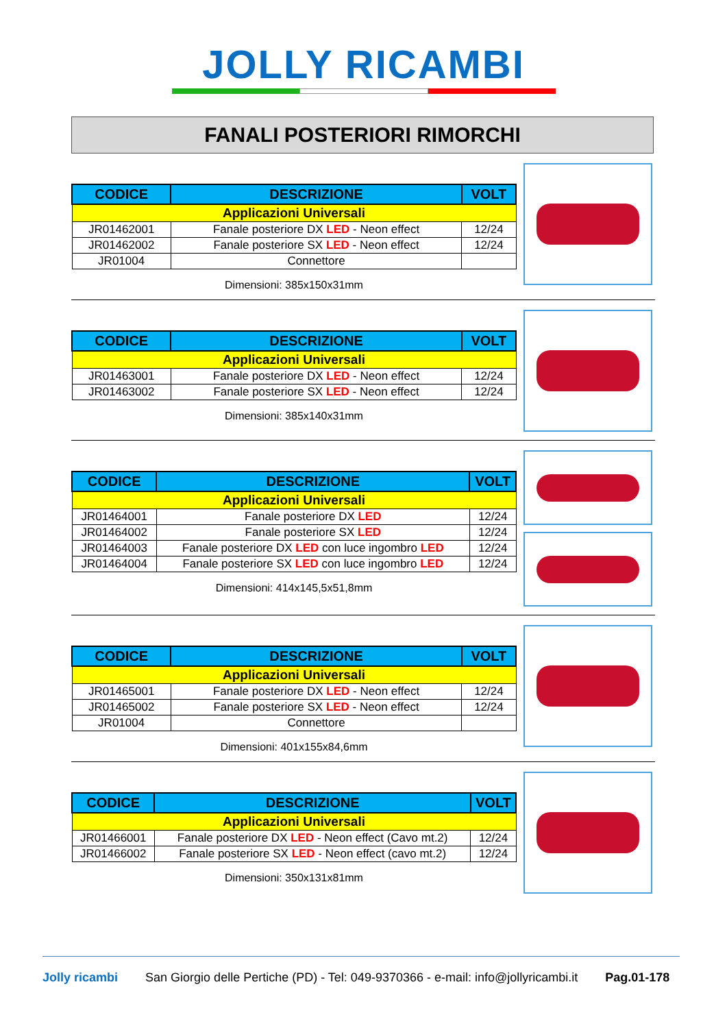JOLLY RICAMBI
FANALI POSTERIORI RIMORCHI
| CODICE | DESCRIZIONE | VOLT |
| --- | --- | --- |
| Applicazioni Universali | | |
| JR01462001 | Fanale posteriore DX LED - Neon effect | 12/24 |
| JR01462002 | Fanale posteriore SX LED - Neon effect | 12/24 |
| JR01004 | Connettore | |
Dimensioni: 385x150x31mm
| CODICE | DESCRIZIONE | VOLT |
| --- | --- | --- |
| Applicazioni Universali | | |
| JR01463001 | Fanale posteriore DX LED - Neon effect | 12/24 |
| JR01463002 | Fanale posteriore SX LED - Neon effect | 12/24 |
Dimensioni: 385x140x31mm
| CODICE | DESCRIZIONE | VOLT |
| --- | --- | --- |
| Applicazioni Universali | | |
| JR01464001 | Fanale posteriore DX LED | 12/24 |
| JR01464002 | Fanale posteriore SX LED | 12/24 |
| JR01464003 | Fanale posteriore DX LED con luce ingombro LED | 12/24 |
| JR01464004 | Fanale posteriore SX LED con luce ingombro LED | 12/24 |
Dimensioni: 414x145,5x51,8mm
| CODICE | DESCRIZIONE | VOLT |
| --- | --- | --- |
| Applicazioni Universali | | |
| JR01465001 | Fanale posteriore DX LED - Neon effect | 12/24 |
| JR01465002 | Fanale posteriore SX LED - Neon effect | 12/24 |
| JR01004 | Connettore | |
Dimensioni: 401x155x84,6mm
| CODICE | DESCRIZIONE | VOLT |
| --- | --- | --- |
| Applicazioni Universali | | |
| JR01466001 | Fanale posteriore DX LED - Neon effect (Cavo mt.2) | 12/24 |
| JR01466002 | Fanale posteriore SX LED - Neon effect (cavo mt.2) | 12/24 |
Dimensioni: 350x131x81mm
Jolly ricambi San Giorgio delle Pertiche (PD) - Tel: 049-9370366 - e-mail: info@jollyricambi.it Pag.01-178